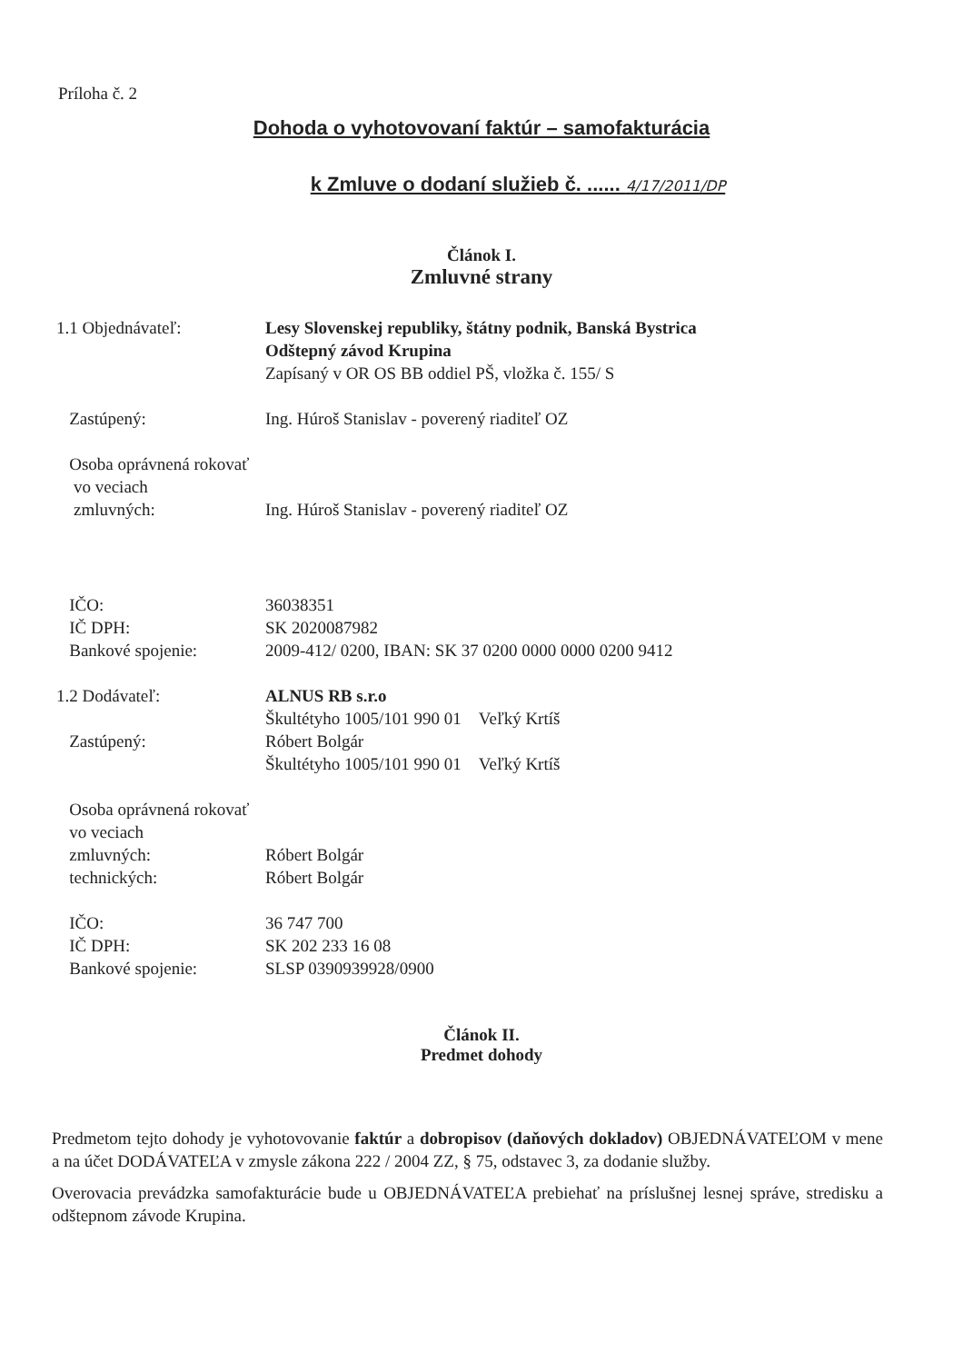Príloha č. 2
Dohoda o vyhotovovaní faktúr – samofakturácia
k Zmluve o dodaní služieb č. ...... 4/17/2011/DP
Článok I.
Zmluvné strany
1.1 Objednávateľ: Lesy Slovenskej republiky, štátny podnik, Banská Bystrica
Odštepný závod Krupina
Zapísaný v OR OS BB oddiel PŠ, vložka č. 155/ S
Zastúpený: Ing. Húroš Stanislav - poverený riaditeľ OZ
Osoba oprávnená rokovať
vo veciach
zmluvných:
Ing. Húroš Stanislav - poverený riaditeľ OZ
IČO:
IČ DPH:
Bankové spojenie:
36038351
SK 2020087982
2009-412/ 0200, IBAN: SK 37 0200 0000 0000 0200 9412
1.2 Dodávateľ:
Zastúpený:
ALNUS RB s.r.o
Škultétyho 1005/101 990 01 Veľký Krtíš
Róbert Bolgár
Škultétyho 1005/101 990 01 Veľký Krtíš
Osoba oprávnená rokovať
vo veciach
zmluvných:
technických:
Róbert Bolgár
Róbert Bolgár
IČO:
IČ DPH:
Bankové spojenie:
36 747 700
SK 202 233 16 08
SLSP 0390939928/0900
Článok II.
Predmet dohody
Predmetom tejto dohody je vyhotovovanie faktúr a dobropisov (daňových dokladov) OBJEDNÁVATEĽOM v mene a na účet DODÁVATEĽA v zmysle zákona 222 / 2004 ZZ, § 75, odstavec 3, za dodanie služby.
Overovacia prevádzka samofakturácie bude u OBJEDNÁVATEĽA prebiehať na príslušnej lesnej správe, stredisku a odštepnom závode Krupina.